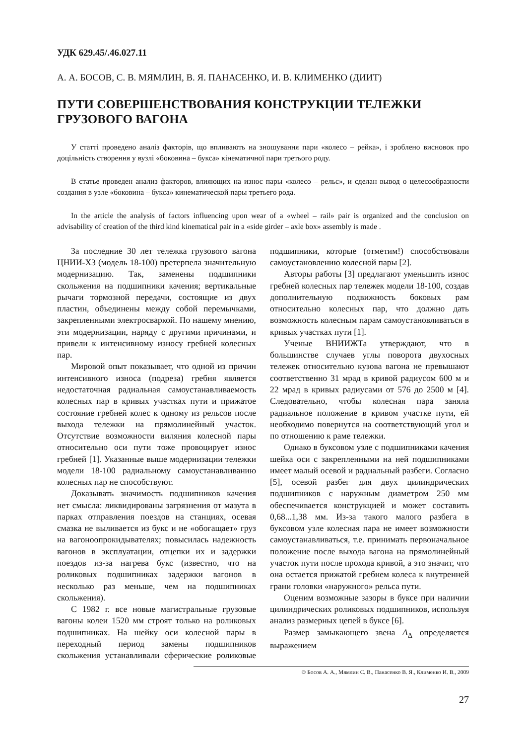УДК 629.45/.46.027.11
А. А. БОСОВ, С. В. МЯМЛИН, В. Я. ПАНАСЕНКО, И. В. КЛИМЕНКО (ДИИТ)
ПУТИ СОВЕРШЕНСТВОВАНИЯ КОНСТРУКЦИИ ТЕЛЕЖКИ ГРУЗОВОГО ВАГОНА
У статті проведено аналіз факторів, що впливають на зношування пари «колесо – рейка», і зроблено висновок про доцільність створення у вузлі «боковина – букса» кінематичної пари третього роду.
В статье проведен анализ факторов, влияющих на износ пары «колесо – рельс», и сделан вывод о целесообразности создания в узле «боковина – букса» кинематической пары третьего рода.
In the article the analysis of factors influencing upon wear of a «wheel – rail» pair is organized and the conclusion on advisability of creation of the third kind kinematical pair in a «side girder – axle box» assembly is made .
За последние 30 лет тележка грузового вагона ЦНИИ-Х3 (модель 18-100) претерпела значительную модернизацию. Так, заменены подшипники скольжения на подшипники качения; вертикальные рычаги тормозной передачи, состоящие из двух пластин, объединены между собой перемычками, закрепленными электросваркой. По нашему мнению, эти модернизации, наряду с другими причинами, и привели к интенсивному износу гребней колесных пар.
Мировой опыт показывает, что одной из причин интенсивного износа (подреза) гребня является недостаточная радиальная самоустанавливаемость колесных пар в кривых участках пути и прижатое состояние гребней колес к одному из рельсов после выхода тележки на прямолинейный участок. Отсутствие возможности виляния колесной пары относительно оси пути тоже провоцирует износ гребней [1]. Указанные выше модернизации тележки модели 18-100 радиальному самоустанавливанию колесных пар не способствуют.
Доказывать значимость подшипников качения нет смысла: ликвидированы загрязнения от мазута в парках отправления поездов на станциях, осевая смазка не выливается из букс и не «обогащает» груз на вагоноопрокидывателях; повысилась надежность вагонов в эксплуатации, отцепки их и задержки поездов из-за нагрева букс (известно, что на роликовых подшипниках задержки вагонов в несколько раз меньше, чем на подшипниках скольжения).
С 1982 г. все новые магистральные грузовые вагоны колеи 1520 мм строят только на роликовых подшипниках. На шейку оси колесной пары в переходный период замены подшипников скольжения устанавливали сферические роликовые подшипники, которые (отметим!) способствовали самоустановлению колесной пары [2].
Авторы работы [3] предлагают уменьшить износ гребней колесных пар тележек модели 18-100, создав дополнительную подвижность боковых рам относительно колесных пар, что должно дать возможность колесным парам самоустановливаться в кривых участках пути [1].
Ученые ВНИИЖТа утверждают, что в большинстве случаев углы поворота двухосных тележек относительно кузова вагона не превышают соответственно 31 мрад в кривой радиусом 600 м и 22 мрад в кривых радиусами от 576 до 2500 м [4]. Следовательно, чтобы колесная пара заняла радиальное положение в кривом участке пути, ей необходимо повернутся на соответствующий угол и по отношению к раме тележки.
Однако в буксовом узле с подшипниками качения шейка оси с закрепленными на ней подшипниками имеет малый осевой и радиальный разбеги. Согласно [5], осевой разбег для двух цилиндрических подшипников с наружным диаметром 250 мм обеспечивается конструкцией и может составить 0,68...1,38 мм. Из-за такого малого разбега в буксовом узле колесная пара не имеет возможности самоустанавливаться, т.е. принимать первоначальное положение после выхода вагона на прямолинейный участок пути после прохода кривой, а это значит, что она остается прижатой гребнем колеса к внутренней грани головки «наружного» рельса пути.
Оценим возможные зазоры в буксе при наличии цилиндрических роликовых подшипников, используя анализ размерных цепей в буксе [6].
Размер замыкающего звена A<sub>Δ</sub> определяется выражением
© Босов А. А., Мямлин С. В., Панасенко В. Я., Клименко И. В., 2009
27